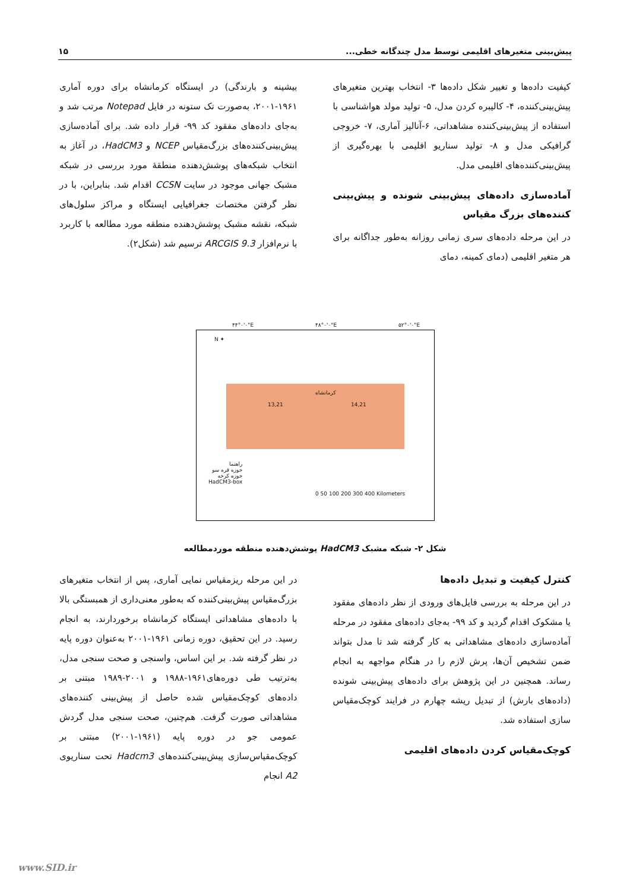پیش‌بینی متغیرهای اقلیمی توسط مدل چندگانه خطی... ۱۵
کیفیت داده‌ها و تغییر شکل داده‌ها ۳- انتخاب بهترین متغیرهای پیش‌بینی‌کننده، ۴- کالیبره کردن مدل، ۵- تولید مولد هواشناسی با استفاده از پیش‌بینی‌کننده مشاهداتی، ۶-آنالیز آماری، ۷- خروجی گرافیکی مدل و ۸- تولید سناریو اقلیمی با بهره‌گیری از پیش‌بینی‌کننده‌های اقلیمی مدل.
آماده‌سازی داده‌های پیش‌بینی شونده و پیش‌بینی کننده‌های بزرگ مقیاس
در این مرحله داده‌های سری زمانی روزانه به‌طور جداگانه برای هر متغیر اقلیمی (دمای کمینه، دمای
بیشینه و بارندگی) در ایستگاه کرمانشاه برای دوره آماری ۱۹۶۱-۲۰۰۱، به‌صورت تک ستونه در فایل Notepad مرتب شد و به‌جای داده‌های مفقود کد ۹۹- قرار داده شد. برای آماده‌سازی پیش‌بینی‌کننده‌های بزرگ‌مقیاس NCEP و HadCM3، در آغاز به انتخاب شبکه‌های پوشش‌دهنده منطقهٔ مورد بررسی در شبکه مشبک جهانی موجود در سایت CCSN اقدام شد. بنابراین، با در نظر گرفتن مختصات جغرافیایی ایستگاه و مراکز سلول‌های شبکه، نقشه مشبک پوشش‌دهنده منطقه مورد مطالعه با کاربرد با نرم‌افزار ARCGIS 9.3 ترسیم شد (شکل۲).
۴۴°۰'۰"E ۴۸°۰'۰"E ۵۲°۰'۰"E
N ✦
13,21 14,21
کرمانشاه
راهنما
حوزه قره سو
حوزه کرخه
HadCM3-box
0 50 100 200 300 400 Kilometers
شکل ۲- شبکه مشبک HadCM3 پوشش‌دهنده منطقه موردمطالعه
کنترل کیفیت و تبدیل داده‌ها
در این مرحله به بررسی فایل‌های ورودی از نظر داده‌های مفقود یا مشکوک اقدام گردید و کد ۹۹- به‌جای داده‌های مفقود در مرحله آماده‌سازی داده‌های مشاهداتی به کار گرفته شد تا مدل بتواند ضمن تشخیص آن‌ها، پرش لازم را در هنگام مواجهه به انجام رساند. همچنین در این پژوهش برای داده‌های پیش‌بینی شونده (داده‌های بارش) از تبدیل ریشه چهارم در فرایند کوچک‌مقیاس سازی استفاده شد.
کوچک‌مقیاس کردن داده‌های اقلیمی
در این مرحله ریزمقیاس نمایی آماری، پس از انتخاب متغیرهای بزرگ‌مقیاس پیش‌بینی‌کننده که به‌طور معنی‌داری از همبستگی بالا با داده‌های مشاهداتی ایستگاه کرمانشاه برخوردارند، به انجام رسید. در این تحقیق، دوره زمانی ۱۹۶۱-۲۰۰۱ به‌عنوان دوره پایه در نظر گرفته شد. بر این اساس، واسنجی و صحت سنجی مدل، به‌ترتیب طی دوره‌های۱۹۶۱-۱۹۸۸ و ۲۰۰۱-۱۹۸۹ مبتنی بر داده‌های کوچک‌مقیاس شده حاصل از پیش‌بینی کننده‌های مشاهداتی صورت گرفت. هم‌چنین، صحت سنجی مدل گردش عمومی جو در دوره پایه (۱۹۶۱-۲۰۰۱) مبتنی بر کوچک‌مقیاس‌سازی پیش‌بینی‌کننده‌های Hadcm3 تحت سناریوی A2 انجام
www.SID.ir